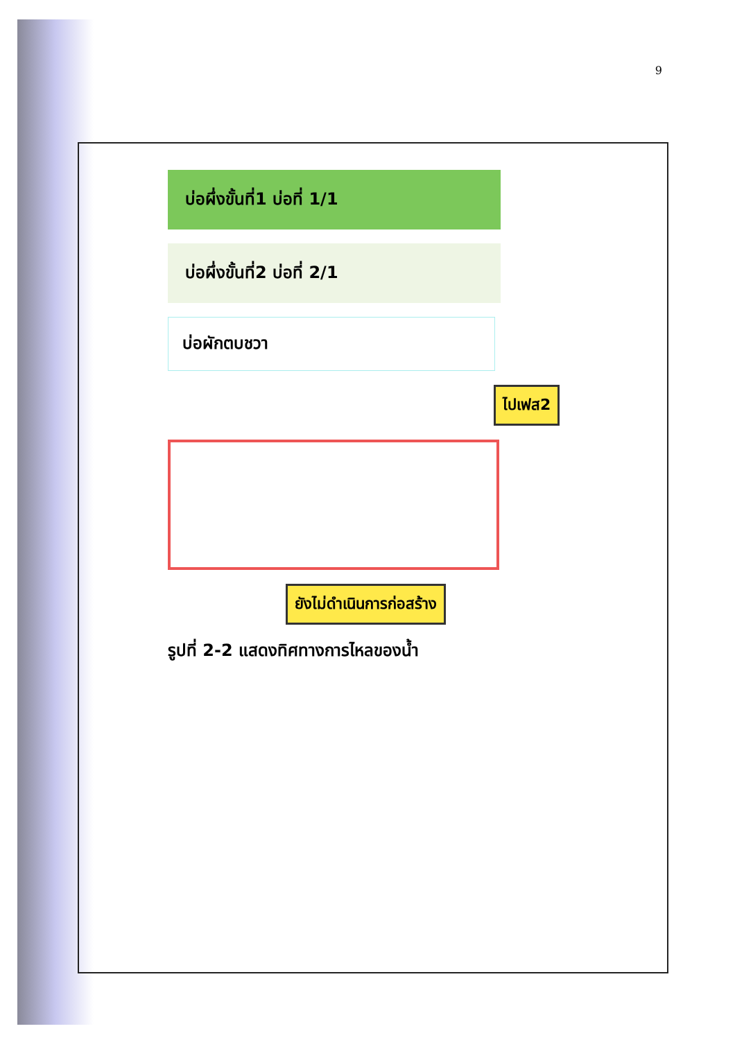9
บ่อผึ่งขั้นที่1 บ่อที่ 1/1
บ่อผึ่งขั้นที่2 บ่อที่ 2/1
บ่อผักตบชวา
ไปเฟส2
ยังไม่ดำเนินการก่อสร้าง
รูปที่ 2-2 แสดงทิศทางการไหลของน้ำ